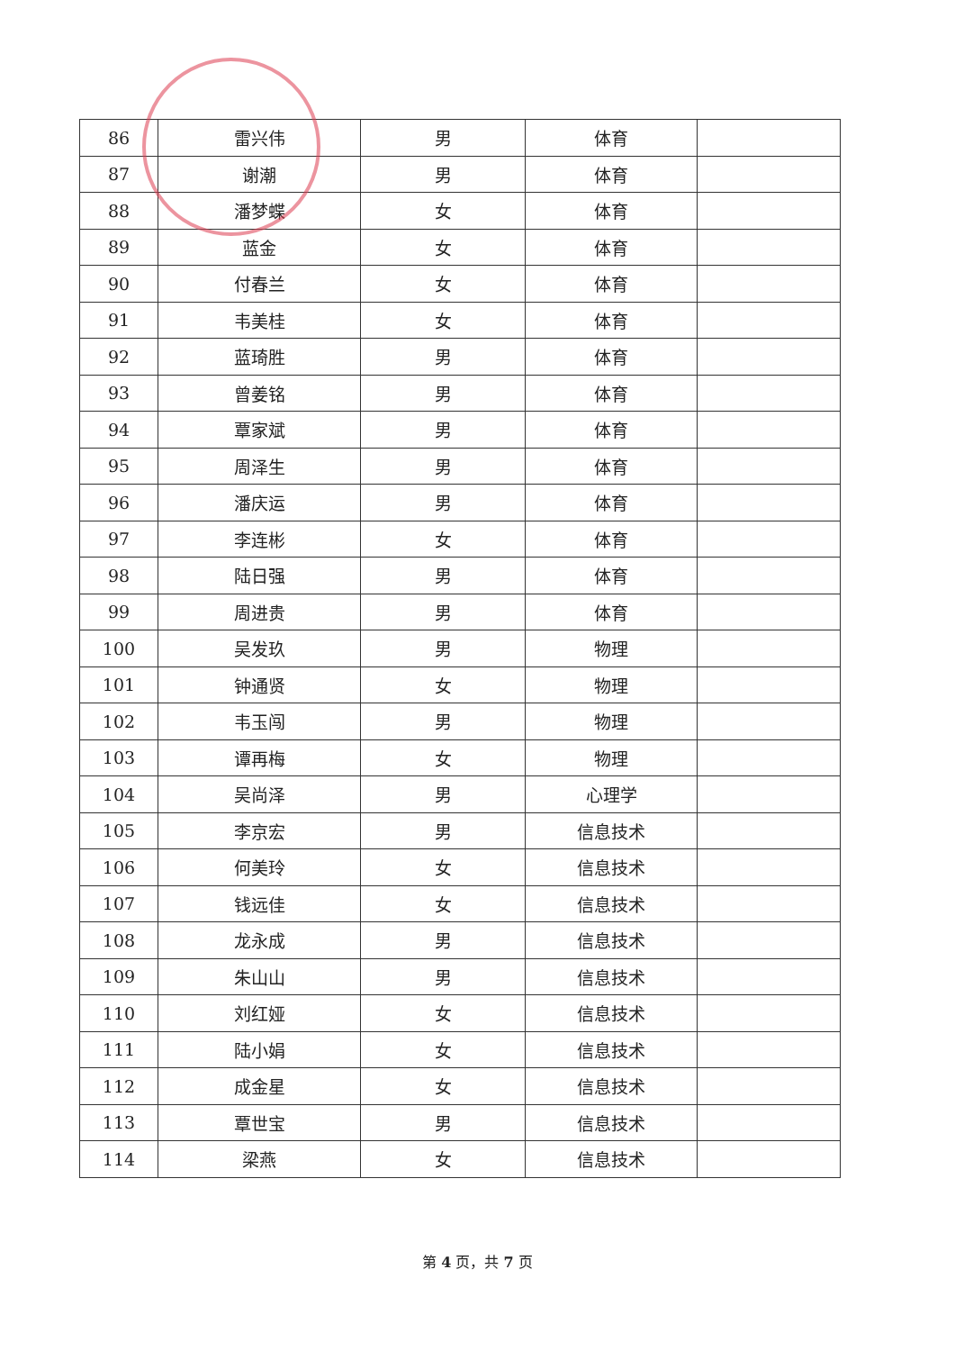| 86 | 雷兴伟 | 男 | 体育 | |
| 87 | 谢潮 | 男 | 体育 | |
| 88 | 潘梦蝶 | 女 | 体育 | |
| 89 | 蓝金 | 女 | 体育 | |
| 90 | 付春兰 | 女 | 体育 | |
| 91 | 韦美桂 | 女 | 体育 | |
| 92 | 蓝琦胜 | 男 | 体育 | |
| 93 | 曾姜铭 | 男 | 体育 | |
| 94 | 覃家斌 | 男 | 体育 | |
| 95 | 周泽生 | 男 | 体育 | |
| 96 | 潘庆运 | 男 | 体育 | |
| 97 | 李连彬 | 女 | 体育 | |
| 98 | 陆日强 | 男 | 体育 | |
| 99 | 周进贵 | 男 | 体育 | |
| 100 | 吴发玖 | 男 | 物理 | |
| 101 | 钟通贤 | 女 | 物理 | |
| 102 | 韦玉闯 | 男 | 物理 | |
| 103 | 谭再梅 | 女 | 物理 | |
| 104 | 吴尚泽 | 男 | 心理学 | |
| 105 | 李京宏 | 男 | 信息技术 | |
| 106 | 何美玲 | 女 | 信息技术 | |
| 107 | 钱远佳 | 女 | 信息技术 | |
| 108 | 龙永成 | 男 | 信息技术 | |
| 109 | 朱山山 | 男 | 信息技术 | |
| 110 | 刘红娅 | 女 | 信息技术 | |
| 111 | 陆小娟 | 女 | 信息技术 | |
| 112 | 成金星 | 女 | 信息技术 | |
| 113 | 覃世宝 | 男 | 信息技术 | |
| 114 | 梁燕 | 女 | 信息技术 | |
第 4 页，共 7 页